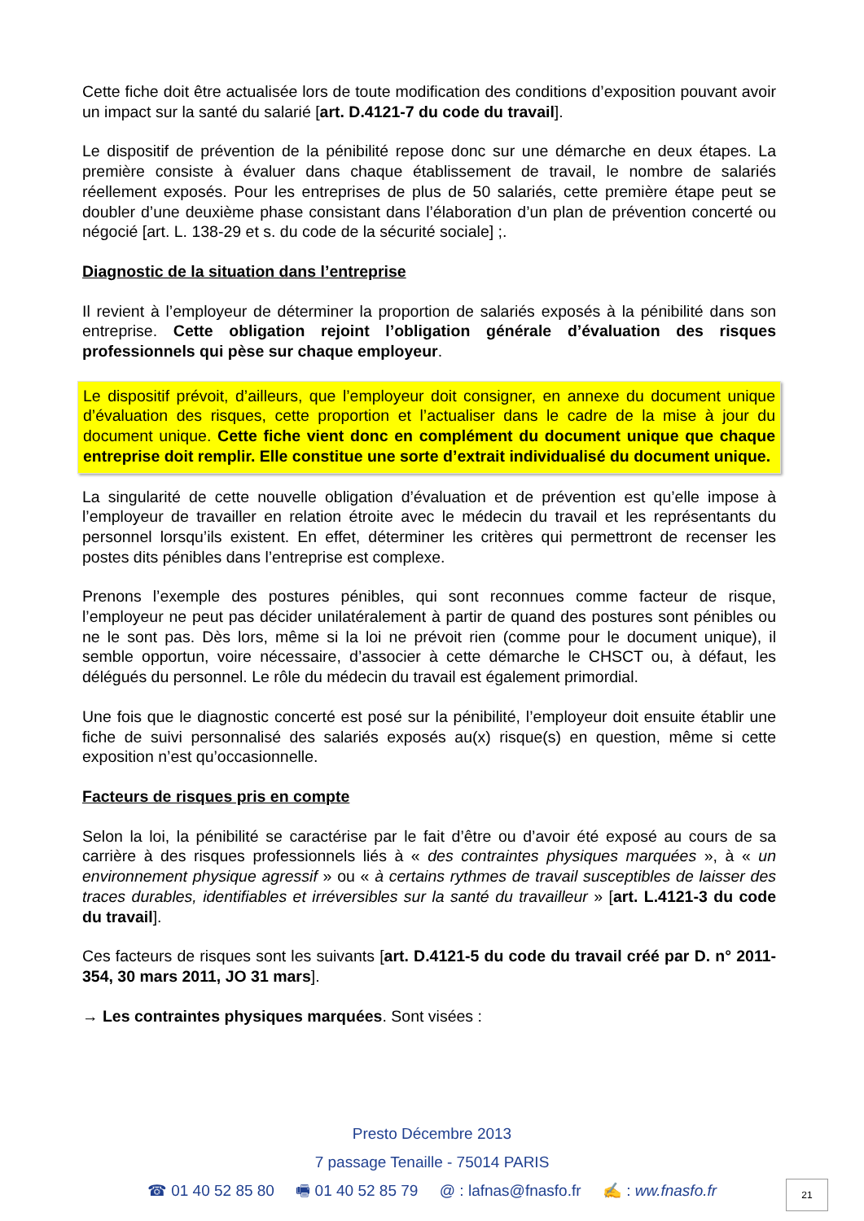Cette fiche doit être actualisée lors de toute modification des conditions d’exposition pouvant avoir un impact sur la santé du salarié [art. D.4121-7 du code du travail].
Le dispositif de prévention de la pénibilité repose donc sur une démarche en deux étapes. La première consiste à évaluer dans chaque établissement de travail, le nombre de salariés réellement exposés. Pour les entreprises de plus de 50 salariés, cette première étape peut se doubler d’une deuxième phase consistant dans l’élaboration d’un plan de prévention concerté ou négocié [art. L. 138-29 et s. du code de la sécurité sociale] ;.
Diagnostic de la situation dans l’entreprise
Il revient à l’employeur de déterminer la proportion de salariés exposés à la pénibilité dans son entreprise. Cette obligation rejoint l’obligation générale d’évaluation des risques professionnels qui pèse sur chaque employeur.
Le dispositif prévoit, d’ailleurs, que l’employeur doit consigner, en annexe du document unique d’évaluation des risques, cette proportion et l’actualiser dans le cadre de la mise à jour du document unique. Cette fiche vient donc en complément du document unique que chaque entreprise doit remplir. Elle constitue une sorte d’extrait individualisé du document unique.
La singularité de cette nouvelle obligation d’évaluation et de prévention est qu’elle impose à l’employeur de travailler en relation étroite avec le médecin du travail et les représentants du personnel lorsqu’ils existent. En effet, déterminer les critères qui permettront de recenser les postes dits pénibles dans l’entreprise est complexe.
Prenons l’exemple des postures pénibles, qui sont reconnues comme facteur de risque, l’employeur ne peut pas décider unilatéralement à partir de quand des postures sont pénibles ou ne le sont pas. Dès lors, même si la loi ne prévoit rien (comme pour le document unique), il semble opportun, voire nécessaire, d’associer à cette démarche le CHSCT ou, à défaut, les délégués du personnel. Le rôle du médecin du travail est également primordial.
Une fois que le diagnostic concerté est posé sur la pénibilité, l’employeur doit ensuite établir une fiche de suivi personnalisé des salariés exposés au(x) risque(s) en question, même si cette exposition n’est qu’occasionnelle.
Facteurs de risques pris en compte
Selon la loi, la pénibilité se caractérise par le fait d’être ou d’avoir été exposé au cours de sa carrière à des risques professionnels liés à « des contraintes physiques marquées », à « un environnement physique agressif » ou « à certains rythmes de travail susceptibles de laisser des traces durables, identifiables et irréversibles sur la santé du travailleur » [art. L.4121-3 du code du travail].
Ces facteurs de risques sont les suivants [art. D.4121-5 du code du travail créé par D. n° 2011-354, 30 mars 2011, JO 31 mars].
→ Les contraintes physiques marquées. Sont visées :
Presto Décembre 2013
7 passage Tenaille - 75014 PARIS
☎ 01 40 52 85 80 🖷 01 40 52 85 79 @ : lafnas@fnasfo.fr ✍ : ww.fnasfo.fr
21